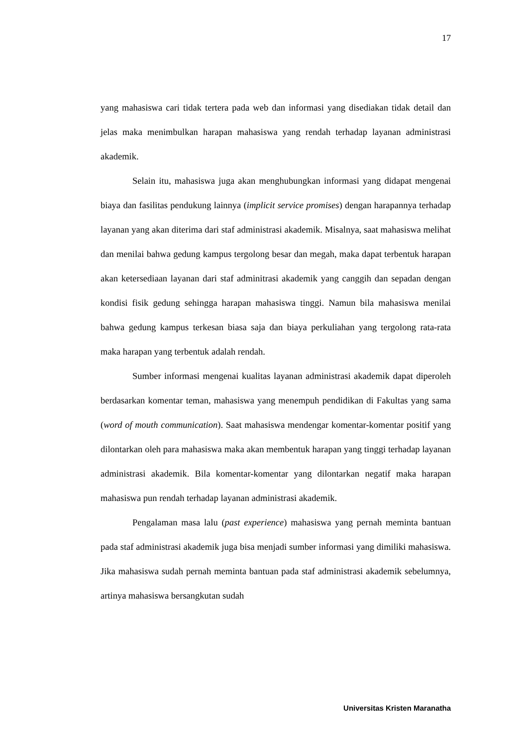17
yang mahasiswa cari tidak tertera pada web dan informasi yang disediakan tidak detail dan jelas maka menimbulkan harapan mahasiswa yang rendah terhadap layanan administrasi akademik.
Selain itu, mahasiswa juga akan menghubungkan informasi yang didapat mengenai biaya dan fasilitas pendukung lainnya (implicit service promises) dengan harapannya terhadap layanan yang akan diterima dari staf administrasi akademik. Misalnya, saat mahasiswa melihat dan menilai bahwa gedung kampus tergolong besar dan megah, maka dapat terbentuk harapan akan ketersediaan layanan dari staf adminitrasi akademik yang canggih dan sepadan dengan kondisi fisik gedung sehingga harapan mahasiswa tinggi. Namun bila mahasiswa menilai bahwa gedung kampus terkesan biasa saja dan biaya perkuliahan yang tergolong rata-rata maka harapan yang terbentuk adalah rendah.
Sumber informasi mengenai kualitas layanan administrasi akademik dapat diperoleh berdasarkan komentar teman, mahasiswa yang menempuh pendidikan di Fakultas yang sama (word of mouth communication). Saat mahasiswa mendengar komentar-komentar positif yang dilontarkan oleh para mahasiswa maka akan membentuk harapan yang tinggi terhadap layanan administrasi akademik. Bila komentar-komentar yang dilontarkan negatif maka harapan mahasiswa pun rendah terhadap layanan administrasi akademik.
Pengalaman masa lalu (past experience) mahasiswa yang pernah meminta bantuan pada staf administrasi akademik juga bisa menjadi sumber informasi yang dimiliki mahasiswa. Jika mahasiswa sudah pernah meminta bantuan pada staf administrasi akademik sebelumnya, artinya mahasiswa bersangkutan sudah
Universitas Kristen Maranatha